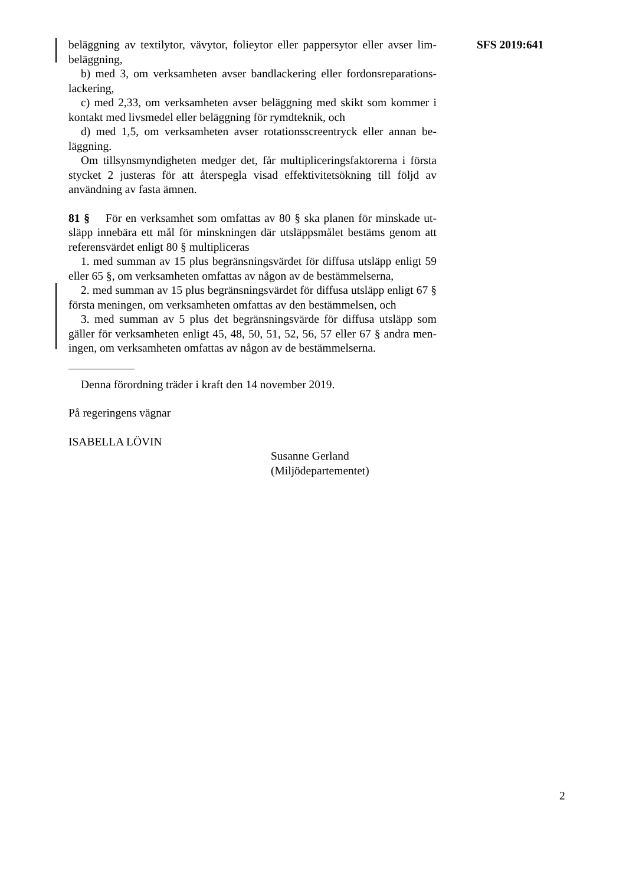SFS 2019:641
beläggning av textilytor, vävytor, folieytor eller pappersytor eller avser lim­beläggning,
b) med 3, om verksamheten avser bandlackering eller fordonsreparations­lackering,
c) med 2,33, om verksamheten avser beläggning med skikt som kommer i kontakt med livsmedel eller beläggning för rymdteknik, och
d) med 1,5, om verksamheten avser rotationsscreentryck eller annan be­läggning.
Om tillsynsmyndigheten medger det, får multipliceringsfaktorerna i första stycket 2 justeras för att återspegla visad effektivitetsökning till följd av användning av fasta ämnen.
81 § För en verksamhet som omfattas av 80 § ska planen för minskade ut­släpp innebära ett mål för minskningen där utsläppsmålet bestäms genom att referensvärdet enligt 80 § multipliceras
1. med summan av 15 plus begränsningsvärdet för diffusa utsläpp enligt 59 eller 65 §, om verksamheten omfattas av någon av de bestämmelserna,
2. med summan av 15 plus begränsningsvärdet för diffusa utsläpp enligt 67 § första meningen, om verksamheten omfattas av den bestämmelsen, och
3. med summan av 5 plus det begränsningsvärde för diffusa utsläpp som gäller för verksamheten enligt 45, 48, 50, 51, 52, 56, 57 eller 67 § andra men­ingen, om verksamheten omfattas av någon av de bestämmelserna.
Denna förordning träder i kraft den 14 november 2019.
På regeringens vägnar
ISABELLA LÖVIN
Susanne Gerland
(Miljödepartementet)
2